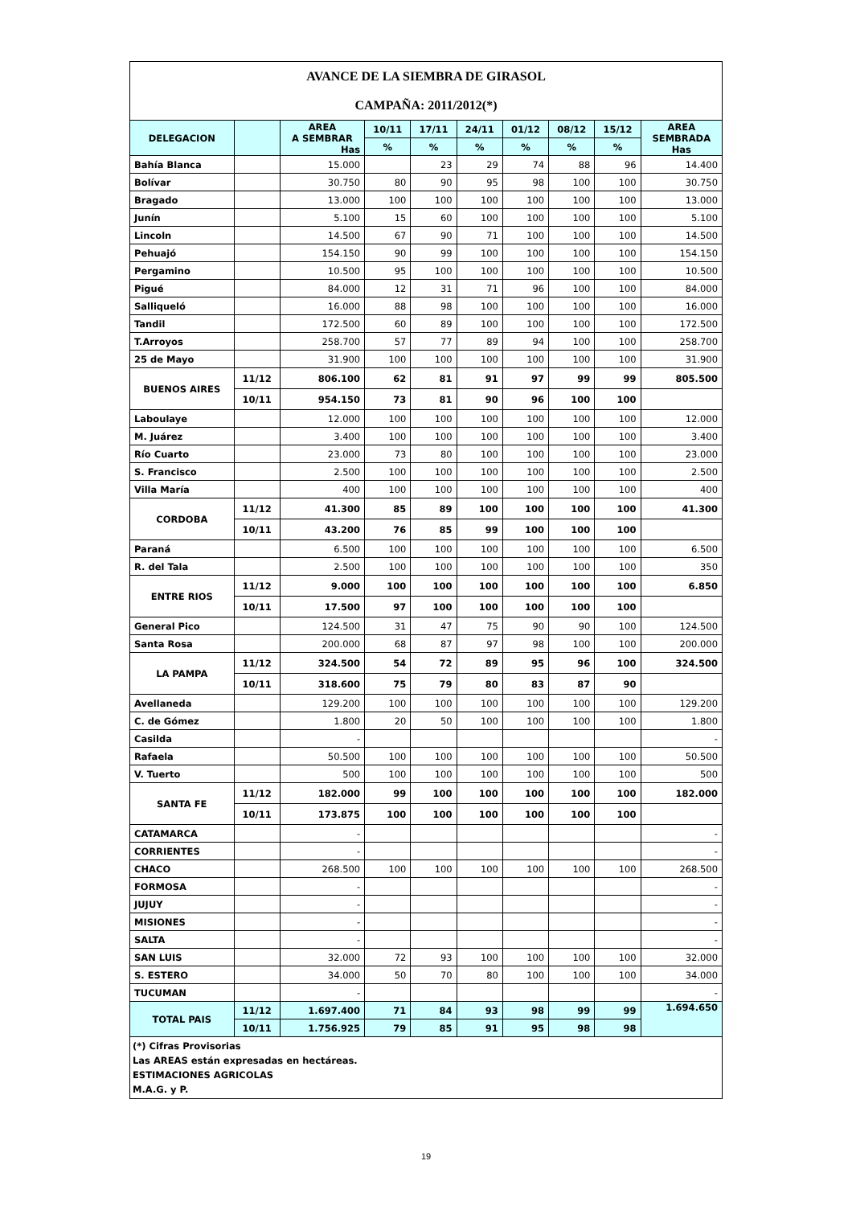| AVANCE DE LA SIEMBRA DE GIRASOL | | | | | | | | | |
| CAMPAÑA: 2011/2012(*) | | | | | | | | | |
| DELEGACION | | AREA A SEMBRAR Has | 10/11 | 17/11 | 24/11 | 01/12 | 08/12 | 15/12 | AREA SEMBRADA Has |
| | | | % | % | % | % | % | % | |
| Bahía Blanca | | 15.000 | | 23 | 29 | 74 | 88 | 96 | 14.400 |
| Bolívar | | 30.750 | 80 | 90 | 95 | 98 | 100 | 100 | 30.750 |
| Bragado | | 13.000 | 100 | 100 | 100 | 100 | 100 | 100 | 13.000 |
| Junín | | 5.100 | 15 | 60 | 100 | 100 | 100 | 100 | 5.100 |
| Lincoln | | 14.500 | 67 | 90 | 71 | 100 | 100 | 100 | 14.500 |
| Pehuajó | | 154.150 | 90 | 99 | 100 | 100 | 100 | 100 | 154.150 |
| Pergamino | | 10.500 | 95 | 100 | 100 | 100 | 100 | 100 | 10.500 |
| Pigué | | 84.000 | 12 | 31 | 71 | 96 | 100 | 100 | 84.000 |
| Salliqueló | | 16.000 | 88 | 98 | 100 | 100 | 100 | 100 | 16.000 |
| Tandil | | 172.500 | 60 | 89 | 100 | 100 | 100 | 100 | 172.500 |
| T.Arroyos | | 258.700 | 57 | 77 | 89 | 94 | 100 | 100 | 258.700 |
| 25 de Mayo | | 31.900 | 100 | 100 | 100 | 100 | 100 | 100 | 31.900 |
| BUENOS AIRES | 11/12 | 806.100 | 62 | 81 | 91 | 97 | 99 | 99 | 805.500 |
| | 10/11 | 954.150 | 73 | 81 | 90 | 96 | 100 | 100 | |
| Laboulaye | | 12.000 | 100 | 100 | 100 | 100 | 100 | 100 | 12.000 |
| M. Juárez | | 3.400 | 100 | 100 | 100 | 100 | 100 | 100 | 3.400 |
| Río Cuarto | | 23.000 | 73 | 80 | 100 | 100 | 100 | 100 | 23.000 |
| S. Francisco | | 2.500 | 100 | 100 | 100 | 100 | 100 | 100 | 2.500 |
| Villa María | | 400 | 100 | 100 | 100 | 100 | 100 | 100 | 400 |
| CORDOBA | 11/12 | 41.300 | 85 | 89 | 100 | 100 | 100 | 100 | 41.300 |
| | 10/11 | 43.200 | 76 | 85 | 99 | 100 | 100 | 100 | |
| Paraná | | 6.500 | 100 | 100 | 100 | 100 | 100 | 100 | 6.500 |
| R. del Tala | | 2.500 | 100 | 100 | 100 | 100 | 100 | 100 | 350 |
| ENTRE RIOS | 11/12 | 9.000 | 100 | 100 | 100 | 100 | 100 | 100 | 6.850 |
| | 10/11 | 17.500 | 97 | 100 | 100 | 100 | 100 | 100 | |
| General Pico | | 124.500 | 31 | 47 | 75 | 90 | 90 | 100 | 124.500 |
| Santa Rosa | | 200.000 | 68 | 87 | 97 | 98 | 100 | 100 | 200.000 |
| LA PAMPA | 11/12 | 324.500 | 54 | 72 | 89 | 95 | 96 | 100 | 324.500 |
| | 10/11 | 318.600 | 75 | 79 | 80 | 83 | 87 | 90 | |
| Avellaneda | | 129.200 | 100 | 100 | 100 | 100 | 100 | 100 | 129.200 |
| C. de Gómez | | 1.800 | 20 | 50 | 100 | 100 | 100 | 100 | 1.800 |
| Casilda | | - | | | | | | | - |
| Rafaela | | 50.500 | 100 | 100 | 100 | 100 | 100 | 100 | 50.500 |
| V. Tuerto | | 500 | 100 | 100 | 100 | 100 | 100 | 100 | 500 |
| SANTA FE | 11/12 | 182.000 | 99 | 100 | 100 | 100 | 100 | 100 | 182.000 |
| | 10/11 | 173.875 | 100 | 100 | 100 | 100 | 100 | 100 | |
| CATAMARCA | | - | | | | | | | - |
| CORRIENTES | | - | | | | | | | - |
| CHACO | | 268.500 | 100 | 100 | 100 | 100 | 100 | 100 | 268.500 |
| FORMOSA | | - | | | | | | | - |
| JUJUY | | - | | | | | | | - |
| MISIONES | | - | | | | | | | - |
| SALTA | | - | | | | | | | - |
| SAN LUIS | | 32.000 | 72 | 93 | 100 | 100 | 100 | 100 | 32.000 |
| S. ESTERO | | 34.000 | 50 | 70 | 80 | 100 | 100 | 100 | 34.000 |
| TUCUMAN | | - | | | | | | | - |
| TOTAL PAIS | 11/12 | 1.697.400 | 71 | 84 | 93 | 98 | 99 | 99 | 1.694.650 |
| | 10/11 | 1.756.925 | 79 | 85 | 91 | 95 | 98 | 98 | |
| (*) Cifras Provisorias Las AREAS están expresadas en hectáreas. ESTIMACIONES AGRICOLAS M.A.G. y P. | | | | | | | | | |
19